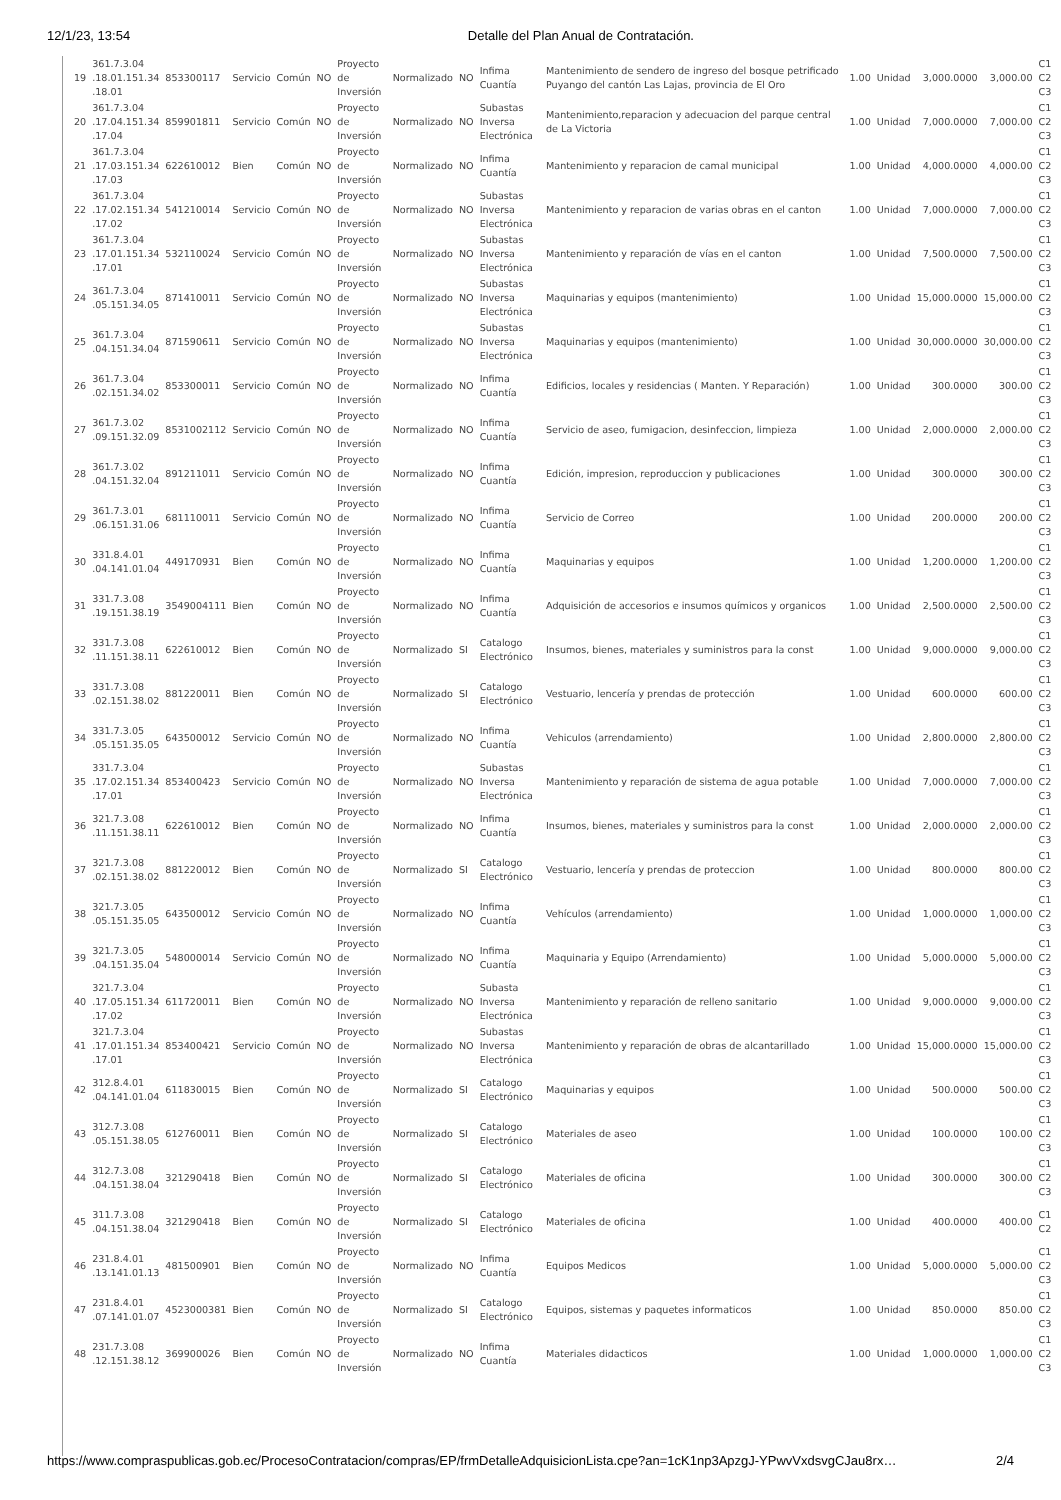12/1/23, 13:54 Detalle del Plan Anual de Contratación.
| 19 | 361.7.3.04 .18.01.151.34 .18.01 | 853300117 | Servicio | Común | NO | Proyecto de Inversión | Normalizado | NO | Infima Cuantía | Mantenimiento de sendero de ingreso del bosque petrificado Puyango del cantón Las Lajas, provincia de El Oro | 1.00 | Unidad | 3,000.0000 | 3,000.00 | C1 C2 C3 |
| 20 | 361.7.3.04 .17.04.151.34 .17.04 | 859901811 | Servicio | Común | NO | Proyecto de Inversión | Normalizado | NO | Subastas Inversa Electrónica | Mantenimiento,reparacion y adecuacion del parque central de La Victoria | 1.00 | Unidad | 7,000.0000 | 7,000.00 | C1 C2 C3 |
| 21 | 361.7.3.04 .17.03.151.34 .17.03 | 622610012 | Bien | Común | NO | Proyecto de Inversión | Normalizado | NO | Infima Cuantía | Mantenimiento y reparacion de camal municipal | 1.00 | Unidad | 4,000.0000 | 4,000.00 | C1 C2 C3 |
| 22 | 361.7.3.04 .17.02.151.34 .17.02 | 541210014 | Servicio | Común | NO | Proyecto de Inversión | Normalizado | NO | Subastas Inversa Electrónica | Mantenimiento y reparacion de varias obras en el canton | 1.00 | Unidad | 7,000.0000 | 7,000.00 | C1 C2 C3 |
| 23 | 361.7.3.04 .17.01.151.34 .17.01 | 532110024 | Servicio | Común | NO | Proyecto de Inversión | Normalizado | NO | Subastas Inversa Electrónica | Mantenimiento y reparación de vías en el canton | 1.00 | Unidad | 7,500.0000 | 7,500.00 | C1 C2 C3 |
| 24 | 361.7.3.04 .05.151.34.05 | 871410011 | Servicio | Común | NO | Proyecto de Inversión | Normalizado | NO | Subastas Inversa Electrónica | Maquinarias y equipos (mantenimiento) | 1.00 | Unidad | 15,000.0000 | 15,000.00 | C1 C2 C3 |
| 25 | 361.7.3.04 .04.151.34.04 | 871590611 | Servicio | Común | NO | Proyecto de Inversión | Normalizado | NO | Subastas Inversa Electrónica | Maquinarias y equipos (mantenimiento) | 1.00 | Unidad | 30,000.0000 | 30,000.00 | C1 C2 C3 |
| 26 | 361.7.3.04 .02.151.34.02 | 853300011 | Servicio | Común | NO | Proyecto de Inversión | Normalizado | NO | Infima Cuantía | Edificios, locales y residencias ( Manten. Y Reparación) | 1.00 | Unidad | 300.0000 | 300.00 | C1 C2 C3 |
| 27 | 361.7.3.02 .09.151.32.09 | 8531002112 | Servicio | Común | NO | Proyecto de Inversión | Normalizado | NO | Infima Cuantía | Servicio de aseo, fumigacion, desinfeccion, limpieza | 1.00 | Unidad | 2,000.0000 | 2,000.00 | C1 C2 C3 |
| 28 | 361.7.3.02 .04.151.32.04 | 891211011 | Servicio | Común | NO | Proyecto de Inversión | Normalizado | NO | Infima Cuantía | Edición, impresion, reproduccion y publicaciones | 1.00 | Unidad | 300.0000 | 300.00 | C1 C2 C3 |
| 29 | 361.7.3.01 .06.151.31.06 | 681110011 | Servicio | Común | NO | Proyecto de Inversión | Normalizado | NO | Infima Cuantía | Servicio de Correo | 1.00 | Unidad | 200.0000 | 200.00 | C1 C2 C3 |
| 30 | 331.8.4.01 .04.141.01.04 | 449170931 | Bien | Común | NO | Proyecto de Inversión | Normalizado | NO | Infima Cuantía | Maquinarias y equipos | 1.00 | Unidad | 1,200.0000 | 1,200.00 | C1 C2 C3 |
| 31 | 331.7.3.08 .19.151.38.19 | 3549004111 | Bien | Común | NO | Proyecto de Inversión | Normalizado | NO | Infima Cuantía | Adquisición de accesorios e insumos químicos y organicos | 1.00 | Unidad | 2,500.0000 | 2,500.00 | C1 C2 C3 |
| 32 | 331.7.3.08 .11.151.38.11 | 622610012 | Bien | Común | NO | Proyecto de Inversión | Normalizado | SI | Catalogo Electrónico | Insumos, bienes, materiales y suministros para la const | 1.00 | Unidad | 9,000.0000 | 9,000.00 | C1 C2 C3 |
| 33 | 331.7.3.08 .02.151.38.02 | 881220011 | Bien | Común | NO | Proyecto de Inversión | Normalizado | SI | Catalogo Electrónico | Vestuario, lencería y prendas de protección | 1.00 | Unidad | 600.0000 | 600.00 | C1 C2 C3 |
| 34 | 331.7.3.05 .05.151.35.05 | 643500012 | Servicio | Común | NO | Proyecto de Inversión | Normalizado | NO | Infima Cuantía | Vehiculos (arrendamiento) | 1.00 | Unidad | 2,800.0000 | 2,800.00 | C1 C2 C3 |
| 35 | 331.7.3.04 .17.02.151.34 .17.01 | 853400423 | Servicio | Común | NO | Proyecto de Inversión | Normalizado | NO | Subastas Inversa Electrónica | Mantenimiento y reparación de sistema de agua potable | 1.00 | Unidad | 7,000.0000 | 7,000.00 | C1 C2 C3 |
| 36 | 321.7.3.08 .11.151.38.11 | 622610012 | Bien | Común | NO | Proyecto de Inversión | Normalizado | NO | Infima Cuantía | Insumos, bienes, materiales y suministros para la const | 1.00 | Unidad | 2,000.0000 | 2,000.00 | C1 C2 C3 |
| 37 | 321.7.3.08 .02.151.38.02 | 881220012 | Bien | Común | NO | Proyecto de Inversión | Normalizado | SI | Catalogo Electrónico | Vestuario, lencería y prendas de proteccion | 1.00 | Unidad | 800.0000 | 800.00 | C1 C2 C3 |
| 38 | 321.7.3.05 .05.151.35.05 | 643500012 | Servicio | Común | NO | Proyecto de Inversión | Normalizado | NO | Infima Cuantía | Vehículos (arrendamiento) | 1.00 | Unidad | 1,000.0000 | 1,000.00 | C1 C2 C3 |
| 39 | 321.7.3.05 .04.151.35.04 | 548000014 | Servicio | Común | NO | Proyecto de Inversión | Normalizado | NO | Infima Cuantía | Maquinaria y Equipo (Arrendamiento) | 1.00 | Unidad | 5,000.0000 | 5,000.00 | C1 C2 C3 |
| 40 | 321.7.3.04 .17.05.151.34 .17.02 | 611720011 | Bien | Común | NO | Proyecto de Inversión | Normalizado | NO | Subasta Inversa Electrónica | Mantenimiento y reparación de relleno sanitario | 1.00 | Unidad | 9,000.0000 | 9,000.00 | C1 C2 C3 |
| 41 | 321.7.3.04 .17.01.151.34 .17.01 | 853400421 | Servicio | Común | NO | Proyecto de Inversión | Normalizado | NO | Subastas Inversa Electrónica | Mantenimiento y reparación de obras de alcantarillado | 1.00 | Unidad | 15,000.0000 | 15,000.00 | C1 C2 C3 |
| 42 | 312.8.4.01 .04.141.01.04 | 611830015 | Bien | Común | NO | Proyecto de Inversión | Normalizado | SI | Catalogo Electrónico | Maquinarias y equipos | 1.00 | Unidad | 500.0000 | 500.00 | C1 C2 C3 |
| 43 | 312.7.3.08 .05.151.38.05 | 612760011 | Bien | Común | NO | Proyecto de Inversión | Normalizado | SI | Catalogo Electrónico | Materiales de aseo | 1.00 | Unidad | 100.0000 | 100.00 | C1 C2 C3 |
| 44 | 312.7.3.08 .04.151.38.04 | 321290418 | Bien | Común | NO | Proyecto de Inversión | Normalizado | SI | Catalogo Electrónico | Materiales de oficina | 1.00 | Unidad | 300.0000 | 300.00 | C1 C2 C3 |
| 45 | 311.7.3.08 .04.151.38.04 | 321290418 | Bien | Común | NO | Proyecto de Inversión | Normalizado | SI | Catalogo Electrónico | Materiales de oficina | 1.00 | Unidad | 400.0000 | 400.00 | C1 C2 |
| 46 | 231.8.4.01 .13.141.01.13 | 481500901 | Bien | Común | NO | Proyecto de Inversión | Normalizado | NO | Infima Cuantía | Equipos Medicos | 1.00 | Unidad | 5,000.0000 | 5,000.00 | C1 C2 C3 |
| 47 | 231.8.4.01 .07.141.01.07 | 4523000381 | Bien | Común | NO | Proyecto de Inversión | Normalizado | SI | Catalogo Electrónico | Equipos, sistemas y paquetes informaticos | 1.00 | Unidad | 850.0000 | 850.00 | C1 C2 C3 |
| 48 | 231.7.3.08 .12.151.38.12 | 369900026 | Bien | Común | NO | Proyecto de Inversión | Normalizado | NO | Infima Cuantía | Materiales didacticos | 1.00 | Unidad | 1,000.0000 | 1,000.00 | C1 C2 C3 |
https://www.compraspublicas.gob.ec/ProcesoContratacion/compras/EP/frmDetalleAdquisicionLista.cpe?an=1cK1np3ApzgJ-YPwvVxdsvgCJau8rx… 2/4